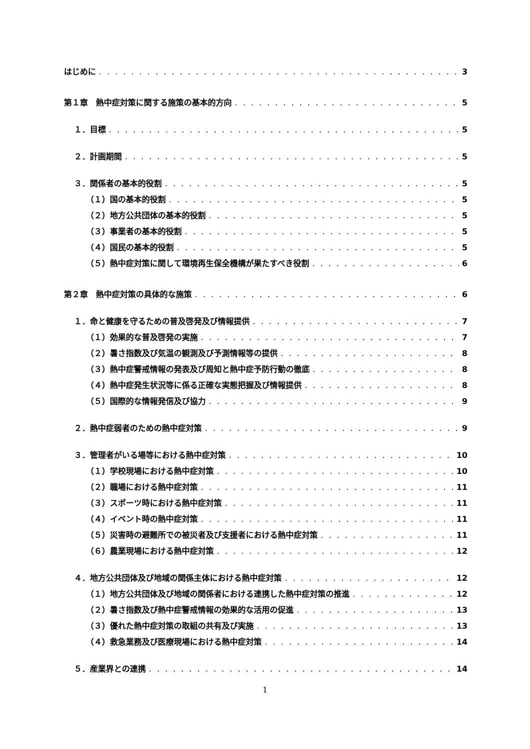はじめに 3
第１章　熱中症対策に関する施策の基本的方向 5
１．目標 5
２．計画期間 5
３．関係者の基本的役割 5
（１）国の基本的役割 5
（２）地方公共団体の基本的役割 5
（３）事業者の基本的役割 5
（４）国民の基本的役割 5
（５）熱中症対策に関して環境再生保全機構が果たすべき役割 6
第２章　熱中症対策の具体的な施策 6
１．命と健康を守るための普及啓発及び情報提供 7
（１）効果的な普及啓発の実施 7
（２）暑さ指数及び気温の観測及び予測情報等の提供 8
（３）熱中症警戒情報の発表及び周知と熱中症予防行動の徹底 8
（４）熱中症発生状況等に係る正確な実態把握及び情報提供 8
（５）国際的な情報発信及び協力 9
２．熱中症弱者のための熱中症対策 9
３．管理者がいる場等における熱中症対策 10
（１）学校現場における熱中症対策 10
（２）職場における熱中症対策 11
（３）スポーツ時における熱中症対策 11
（４）イベント時の熱中症対策 11
（５）災害時の避難所での被災者及び支援者における熱中症対策 11
（６）農業現場における熱中症対策 12
４．地方公共団体及び地域の関係主体における熱中症対策 12
（１）地方公共団体及び地域の関係者における連携した熱中症対策の推進 12
（２）暑さ指数及び熱中症警戒情報の効果的な活用の促進 13
（３）優れた熱中症対策の取組の共有及び実施 13
（４）救急業務及び医療現場における熱中症対策 14
５．産業界との連携 14
1